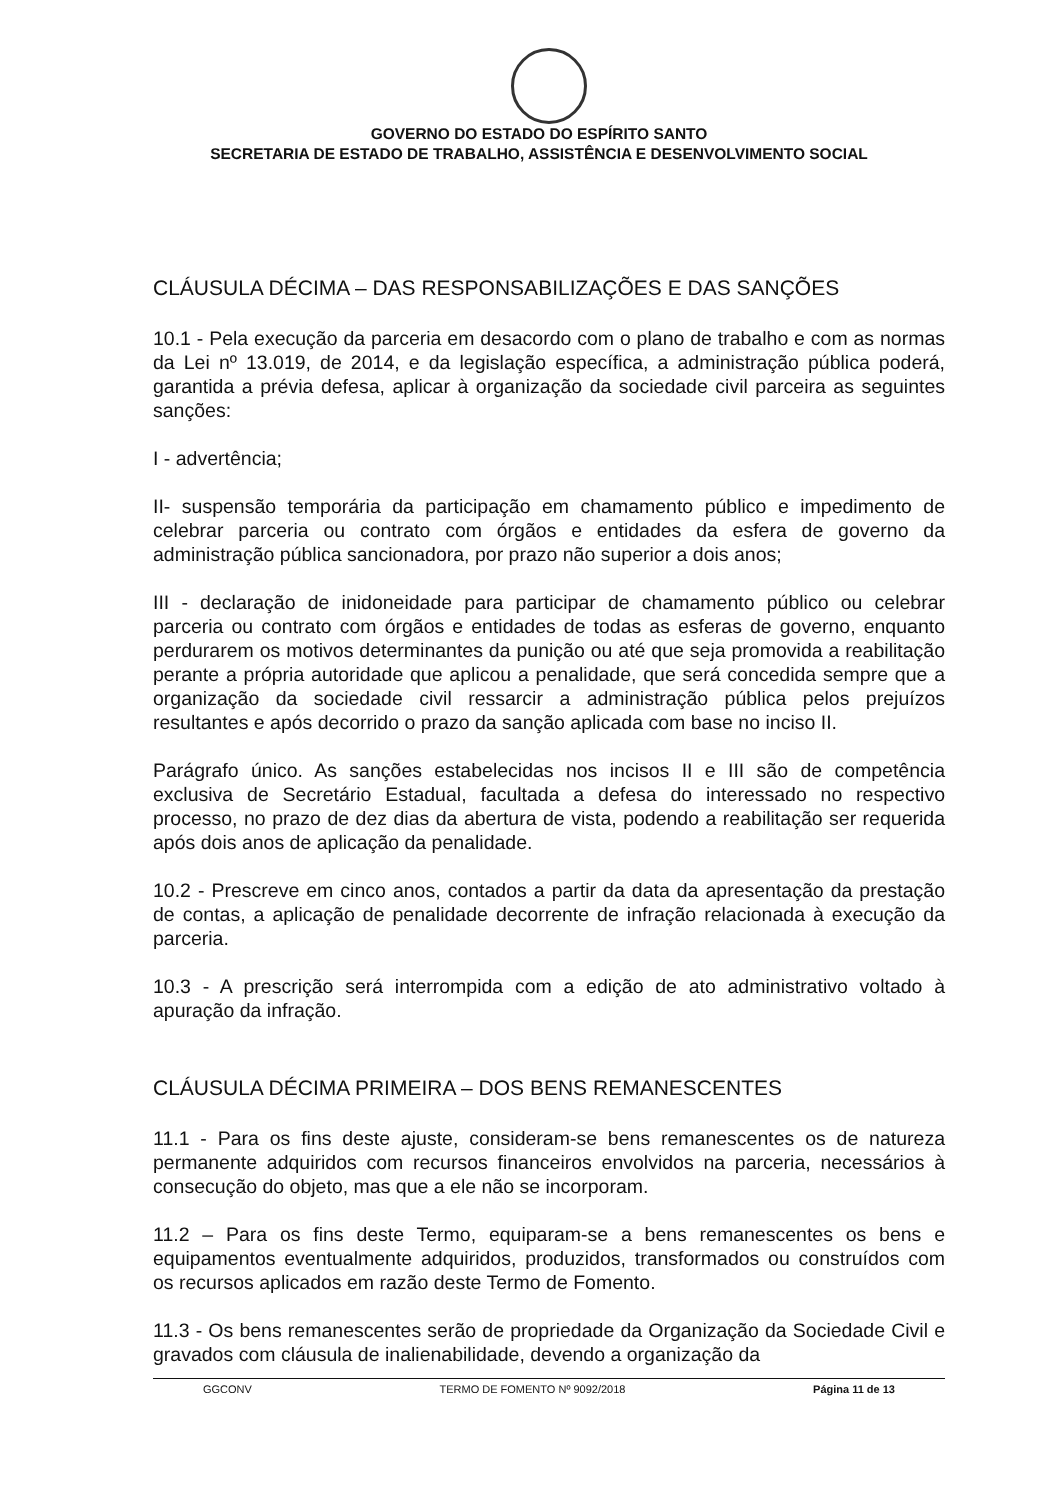GOVERNO DO ESTADO DO ESPÍRITO SANTO
SECRETARIA DE ESTADO DE TRABALHO, ASSISTÊNCIA E DESENVOLVIMENTO SOCIAL
CLÁUSULA DÉCIMA – DAS RESPONSABILIZAÇÕES E DAS SANÇÕES
10.1 - Pela execução da parceria em desacordo com o plano de trabalho e com as normas da Lei nº 13.019, de 2014, e da legislação específica, a administração pública poderá, garantida a prévia defesa, aplicar à organização da sociedade civil parceira as seguintes sanções:
I - advertência;
II- suspensão temporária da participação em chamamento público e impedimento de celebrar parceria ou contrato com órgãos e entidades da esfera de governo da administração pública sancionadora, por prazo não superior a dois anos;
III - declaração de inidoneidade para participar de chamamento público ou celebrar parceria ou contrato com órgãos e entidades de todas as esferas de governo, enquanto perdurarem os motivos determinantes da punição ou até que seja promovida a reabilitação perante a própria autoridade que aplicou a penalidade, que será concedida sempre que a organização da sociedade civil ressarcir a administração pública pelos prejuízos resultantes e após decorrido o prazo da sanção aplicada com base no inciso II.
Parágrafo único. As sanções estabelecidas nos incisos II e III são de competência exclusiva de Secretário Estadual, facultada a defesa do interessado no respectivo processo, no prazo de dez dias da abertura de vista, podendo a reabilitação ser requerida após dois anos de aplicação da penalidade.
10.2 - Prescreve em cinco anos, contados a partir da data da apresentação da prestação de contas, a aplicação de penalidade decorrente de infração relacionada à execução da parceria.
10.3 - A prescrição será interrompida com a edição de ato administrativo voltado à apuração da infração.
CLÁUSULA DÉCIMA PRIMEIRA – DOS BENS REMANESCENTES
11.1 - Para os fins deste ajuste, consideram-se bens remanescentes os de natureza permanente adquiridos com recursos financeiros envolvidos na parceria, necessários à consecução do objeto, mas que a ele não se incorporam.
11.2 – Para os fins deste Termo, equiparam-se a bens remanescentes os bens e equipamentos eventualmente adquiridos, produzidos, transformados ou construídos com os recursos aplicados em razão deste Termo de Fomento.
11.3 - Os bens remanescentes serão de propriedade da Organização da Sociedade Civil e gravados com cláusula de inalienabilidade, devendo a organização da
GGCONV TERMO DE FOMENTO Nº 9092/2018 Página 11 de 13